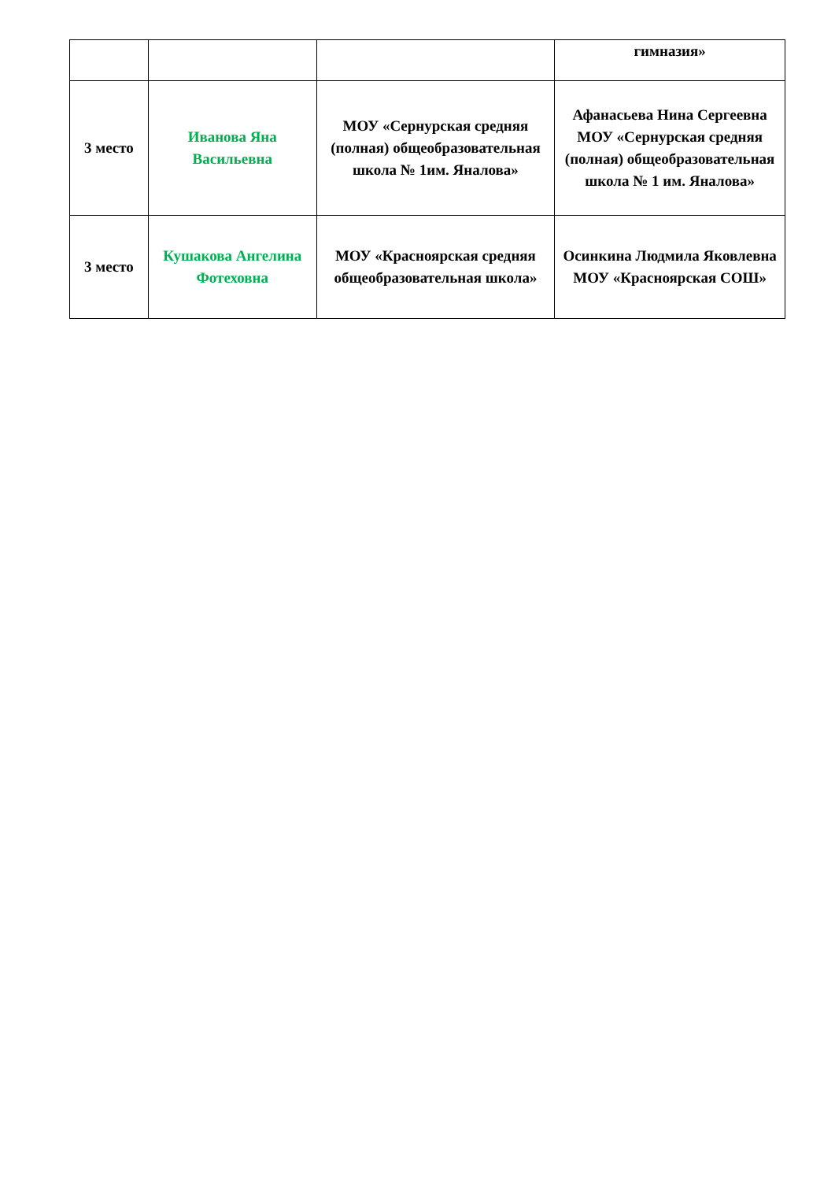| | | | гимназия» |
| 3 место | Иванова Яна Васильевна | МОУ «Сернурская средняя (полная) общеобразовательная школа № 1им. Яналова» | Афанасьева Нина Сергеевна МОУ «Сернурская средняя (полная) общеобразовательная школа № 1 им. Яналова» |
| 3 место | Кушакова Ангелина Фотеховна | МОУ «Красноярская средняя общеобразовательная школа» | Осинкина Людмила Яковлевна МОУ «Красноярская СОШ» |